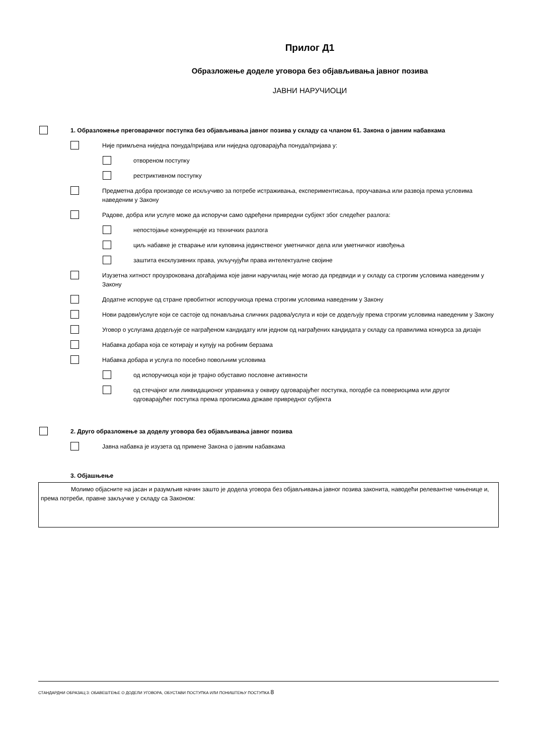Прилог Д1
Образложење доделе уговора без објављивања јавног позива
ЈАВНИ НАРУЧИОЦИ
1. Образложење преговарачког поступка без објављивања јавног позива у складу са чланом 61. Закона о јавним набавкама
Није примљена ниједна понуда/пријава или ниједна одговарајућа понуда/пријава у:
отвореном поступку
рестриктивном поступку
Предметна добра производе се искључиво за потребе истраживања, експериментисања, проучавања или развоја према условима наведеним у Закону
Радове, добра или услуге може да испоручи само одређени привредни субјект због следећег разлога:
непостојање конкуренције из техничких разлога
циљ набавке је стварање или куповина јединственог уметничког дела или уметничког извођења
заштита ексклузивних права, укључујући права интелектуалне својине
Изузетна хитност проузрокована догађајима које јавни наручилац није могао да предвиди и у складу са строгим условима наведеним у Закону
Додатне испоруке од стране првобитног испоручиоца према строгим условима наведеним у Закону
Нови радови/услуге који се састоје од понављања сличних радова/услуга и који се додељују према строгим условима наведеним у Закону
Уговор о услугама додељује се награђеном кандидату или једном од награђених кандидата у складу са правилима конкурса за дизајн
Набавка добара која се котирају и купују на робним берзама
Набавка добара и услуга по посебно повољним условима
од испоручиоца који је трајно обуставио пословне активности
од стечајног или ликвидационог управника у оквиру одговарајућег поступка, погодбе са повериоцима или другог одговарајућег поступка према прописима државе привредног субјекта
2. Друго образложење за доделу уговора без објављивања јавног позива
Јавна набавка је изузета од примене Закона о јавним набавкама
3. Објашњење
Молимо објасните на јасан и разумљив начин зашто је додела уговора без објављивања јавног позива законита, наводећи релевантне чињенице и, према потреби, правне закључке у складу са Законом:
СТАНДАРДНИ ОБРАЗАЦ 3: ОБАВЕШТЕЊЕ О ДОДЕЛИ УГОВОРА, ОБУСТАВИ ПОСТУПКА ИЛИ ПОНИШТЕЊУ ПОСТУПКА 8